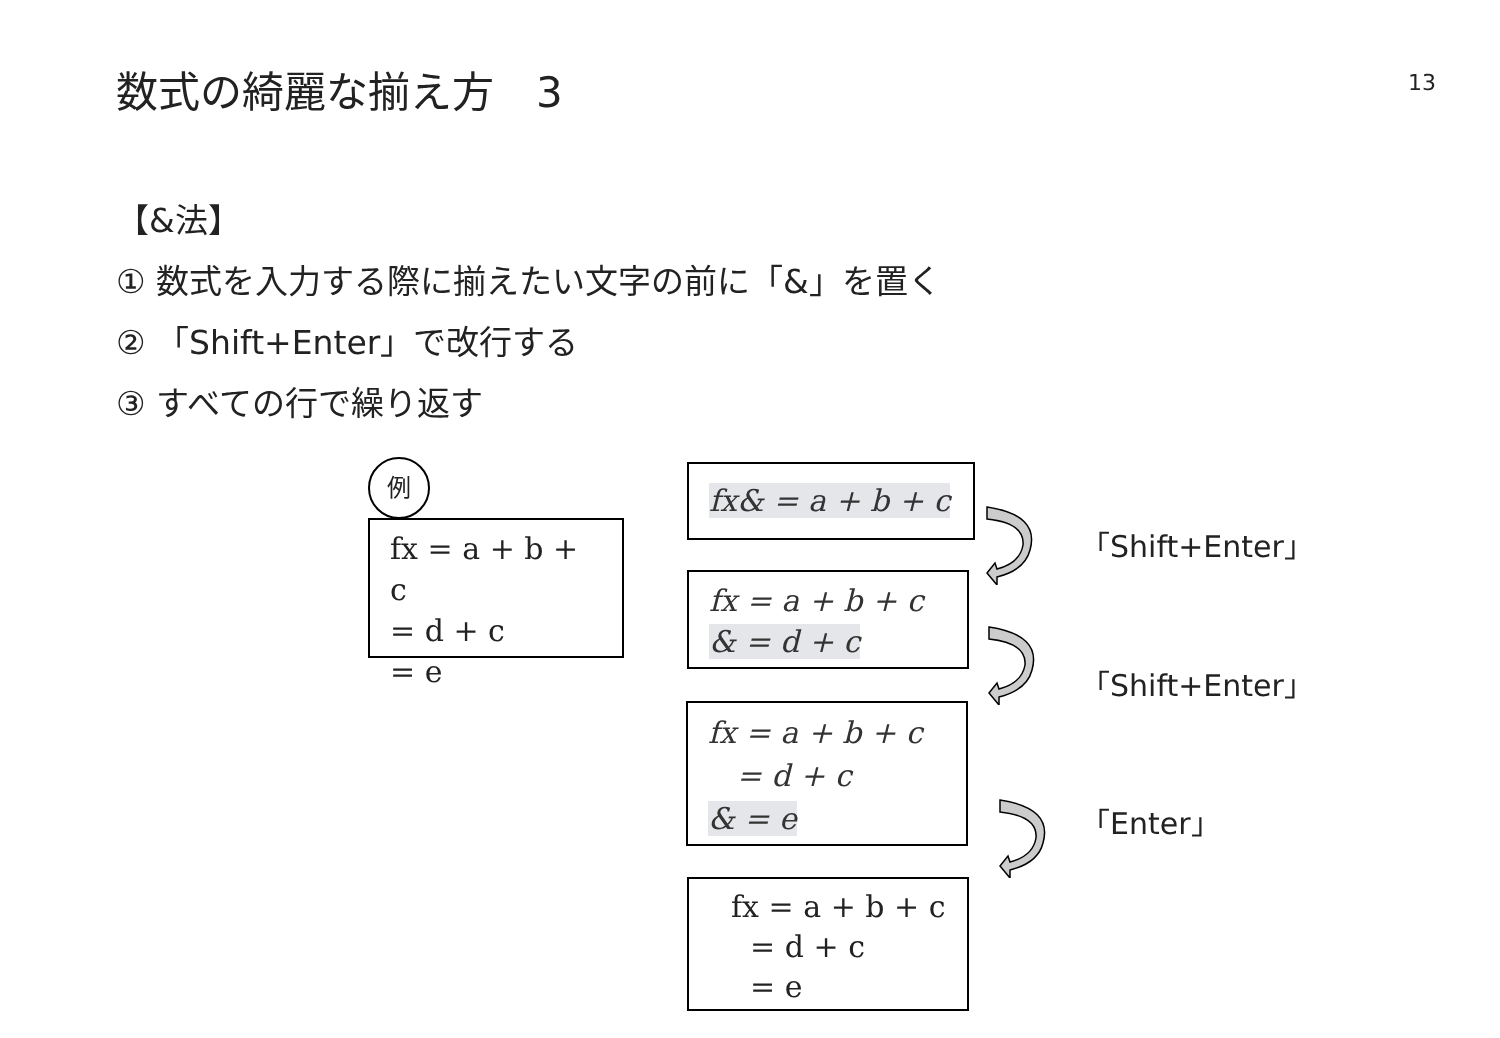数式の綺麗な揃え方　3 13
【&法】
① 数式を入力する際に揃えたい文字の前に「&」を置く
② 「Shift+Enter」で改行する
③ すべての行で繰り返す
例
fx = a + b + c
= d + c
= e
fx& = a + b + c
fx = a + b + c
& = d + c
fx = a + b + c
= d + c
& = e
fx = a + b + c
= d + c
= e
「Shift+Enter」
「Shift+Enter」
「Enter」